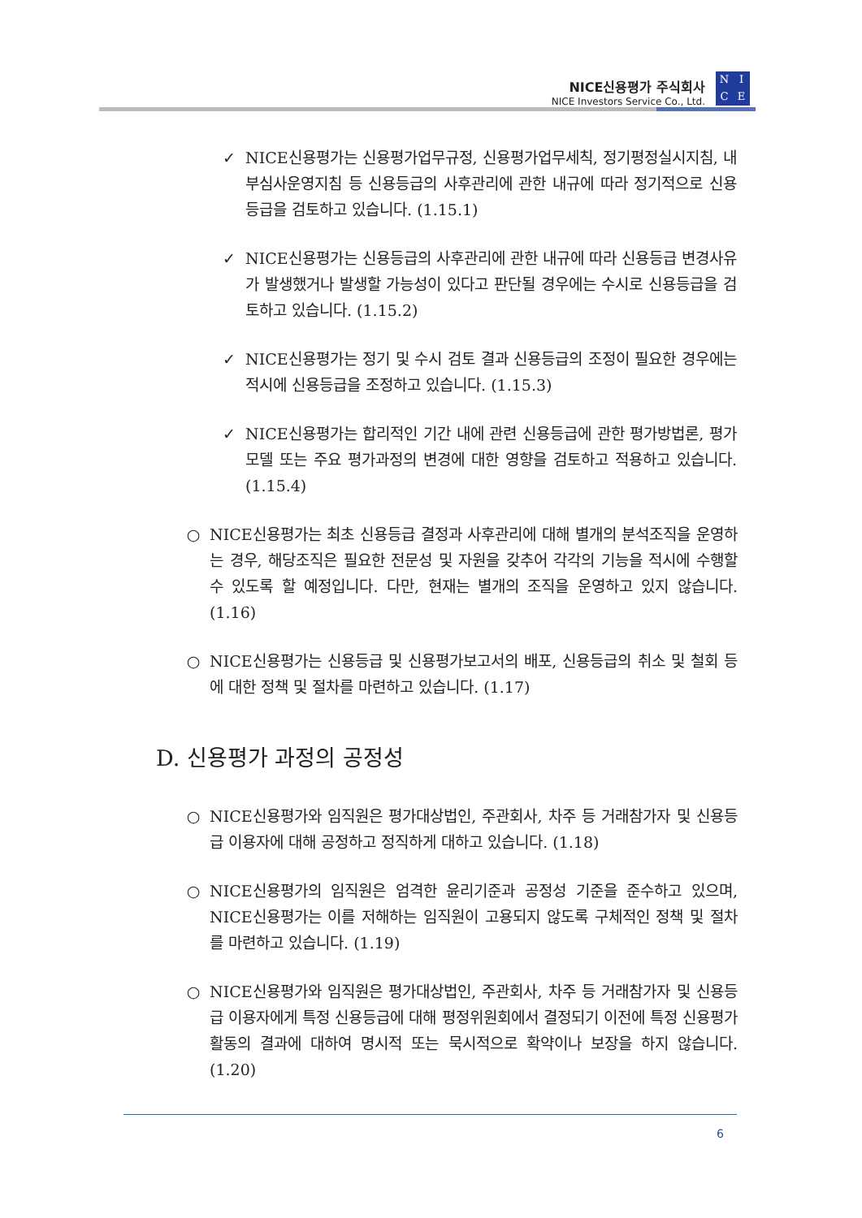NICE신용평가 주식회사
NICE Investors Service Co., Ltd.
NICE
✓ NICE신용평가는 신용평가업무규정, 신용평가업무세칙, 정기평정실시지침, 내부심사운영지침 등 신용등급의 사후관리에 관한 내규에 따라 정기적으로 신용등급을 검토하고 있습니다. (1.15.1)
✓ NICE신용평가는 신용등급의 사후관리에 관한 내규에 따라 신용등급 변경사유가 발생했거나 발생할 가능성이 있다고 판단될 경우에는 수시로 신용등급을 검토하고 있습니다. (1.15.2)
✓ NICE신용평가는 정기 및 수시 검토 결과 신용등급의 조정이 필요한 경우에는 적시에 신용등급을 조정하고 있습니다. (1.15.3)
✓ NICE신용평가는 합리적인 기간 내에 관련 신용등급에 관한 평가방법론, 평가모델 또는 주요 평가과정의 변경에 대한 영향을 검토하고 적용하고 있습니다. (1.15.4)
○ NICE신용평가는 최초 신용등급 결정과 사후관리에 대해 별개의 분석조직을 운영하는 경우, 해당조직은 필요한 전문성 및 자원을 갖추어 각각의 기능을 적시에 수행할 수 있도록 할 예정입니다. 다만, 현재는 별개의 조직을 운영하고 있지 않습니다. (1.16)
○ NICE신용평가는 신용등급 및 신용평가보고서의 배포, 신용등급의 취소 및 철회 등에 대한 정책 및 절차를 마련하고 있습니다. (1.17)
D. 신용평가 과정의 공정성
○ NICE신용평가와 임직원은 평가대상법인, 주관회사, 차주 등 거래참가자 및 신용등급 이용자에 대해 공정하고 정직하게 대하고 있습니다. (1.18)
○ NICE신용평가의 임직원은 엄격한 윤리기준과 공정성 기준을 준수하고 있으며, NICE신용평가는 이를 저해하는 임직원이 고용되지 않도록 구체적인 정책 및 절차를 마련하고 있습니다. (1.19)
○ NICE신용평가와 임직원은 평가대상법인, 주관회사, 차주 등 거래참가자 및 신용등급 이용자에게 특정 신용등급에 대해 평정위원회에서 결정되기 이전에 특정 신용평가활동의 결과에 대하여 명시적 또는 묵시적으로 확약이나 보장을 하지 않습니다. (1.20)
6